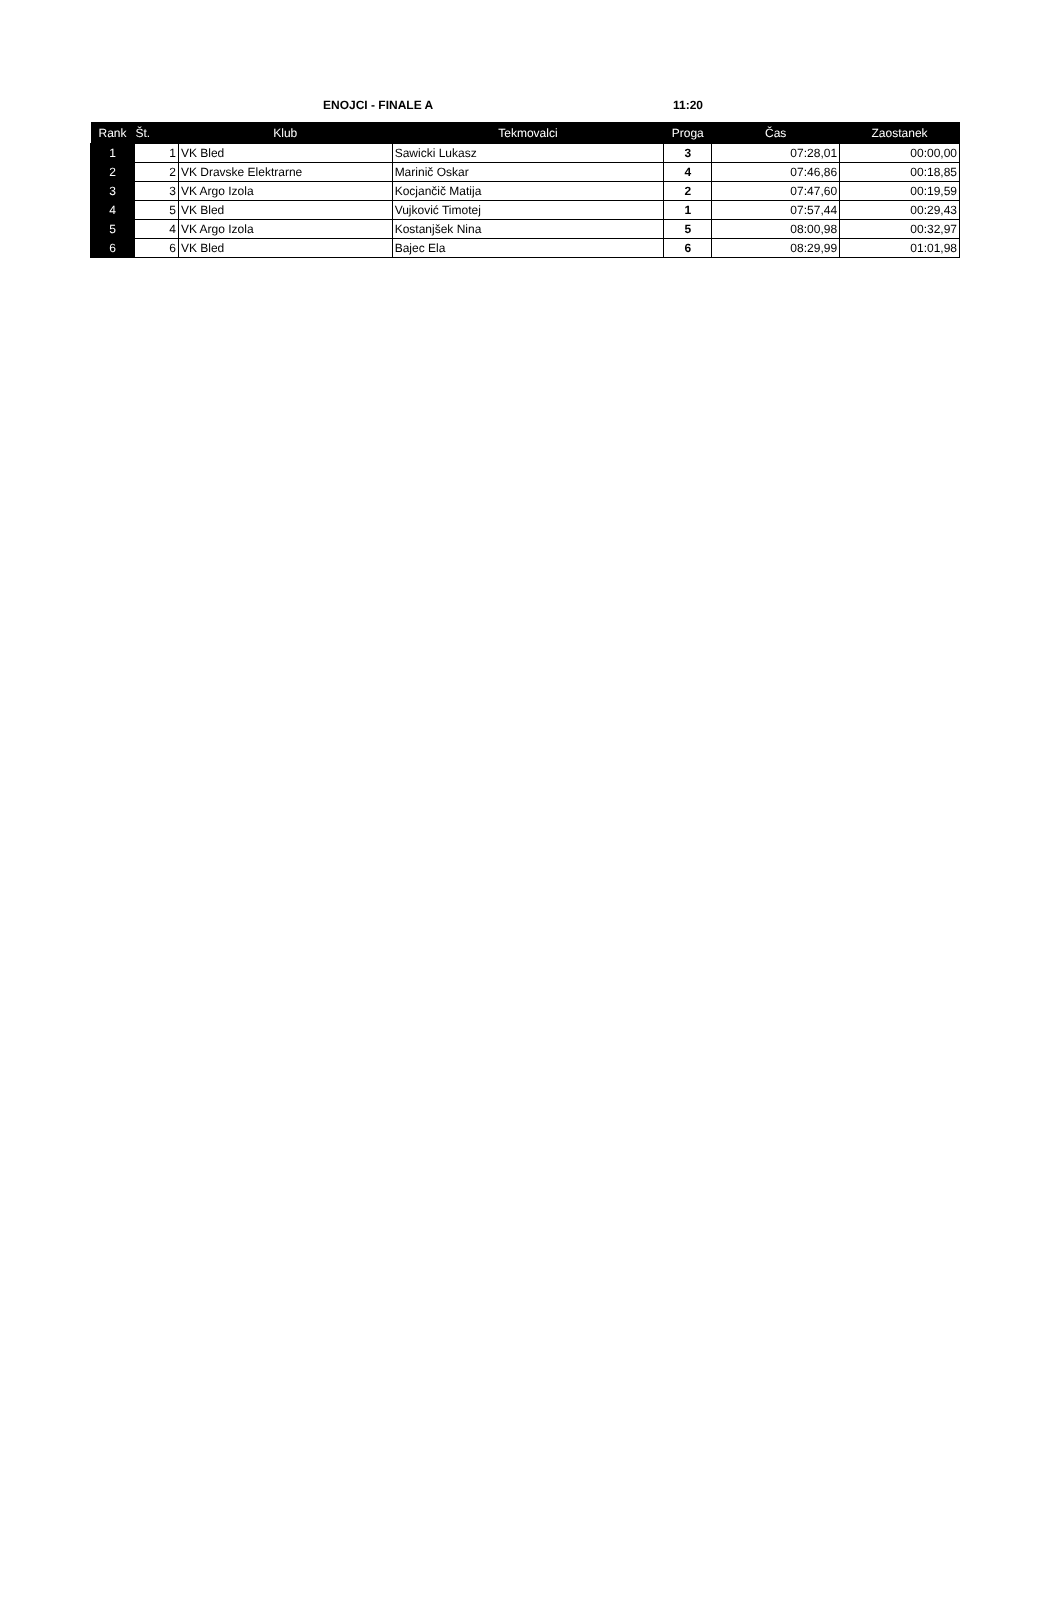ENOJCI - FINALE A 11:20
| Rank | Št. | Klub | Tekmovalci | Proga | Čas | Zaostanek |
| --- | --- | --- | --- | --- | --- | --- |
| 1 | 1 | VK Bled | Sawicki Lukasz | 3 | 07:28,01 | 00:00,00 |
| 2 | 2 | VK Dravske Elektrarne | Marinič Oskar | 4 | 07:46,86 | 00:18,85 |
| 3 | 3 | VK Argo Izola | Kocjančič Matija | 2 | 07:47,60 | 00:19,59 |
| 4 | 5 | VK Bled | Vujković Timotej | 1 | 07:57,44 | 00:29,43 |
| 5 | 4 | VK Argo Izola | Kostanjšek Nina | 5 | 08:00,98 | 00:32,97 |
| 6 | 6 | VK Bled | Bajec Ela | 6 | 08:29,99 | 01:01,98 |